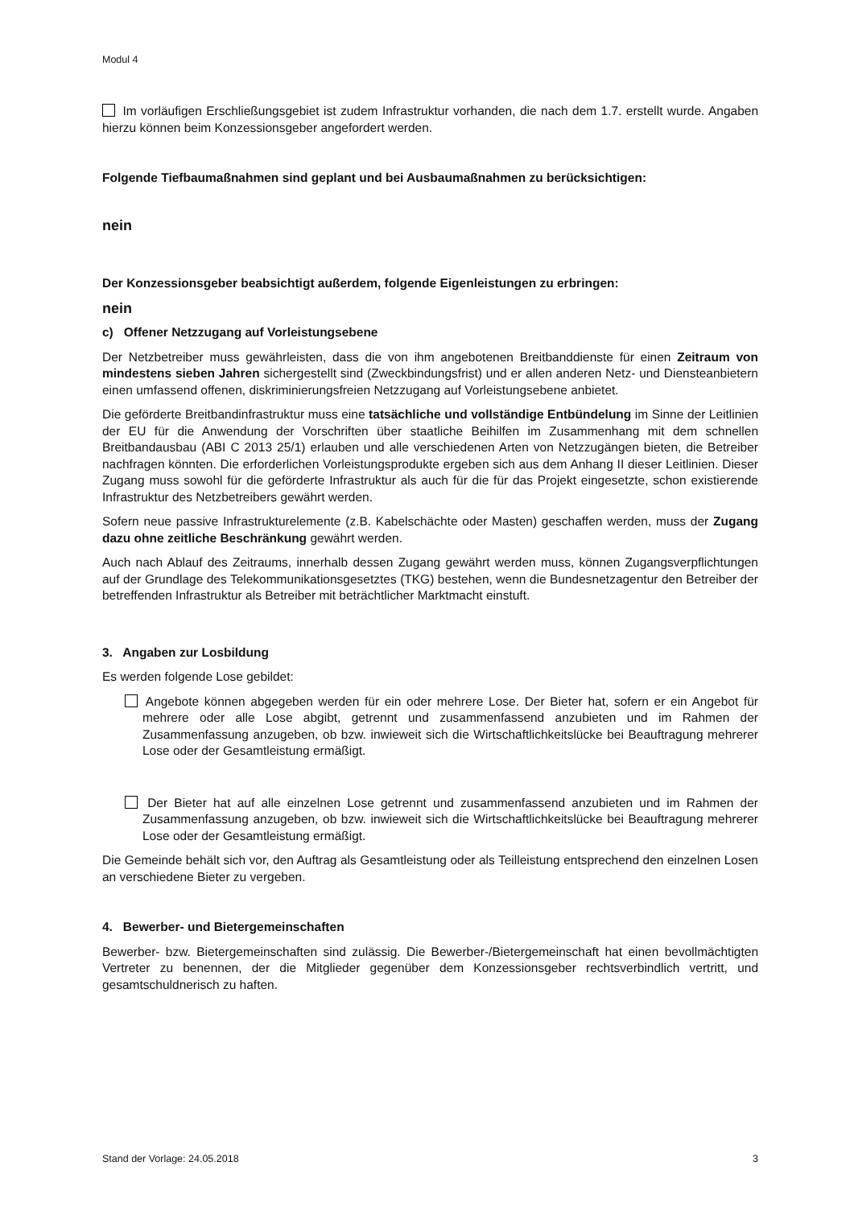Modul 4
Im vorläufigen Erschließungsgebiet ist zudem Infrastruktur vorhanden, die nach dem 1.7. erstellt wurde. Angaben hierzu können beim Konzessionsgeber angefordert werden.
Folgende Tiefbaumaßnahmen sind geplant und bei Ausbaumaßnahmen zu berücksichtigen:
nein
Der Konzessionsgeber beabsichtigt außerdem, folgende Eigenleistungen zu erbringen:
nein
c) Offener Netzzugang auf Vorleistungsebene
Der Netzbetreiber muss gewährleisten, dass die von ihm angebotenen Breitbanddienste für einen Zeitraum von mindestens sieben Jahren sichergestellt sind (Zweckbindungsfrist) und er allen anderen Netz- und Diensteanbietern einen umfassend offenen, diskriminierungsfreien Netzzugang auf Vorleistungsebene anbietet.
Die geförderte Breitbandinfrastruktur muss eine tatsächliche und vollständige Entbündelung im Sinne der Leitlinien der EU für die Anwendung der Vorschriften über staatliche Beihilfen im Zusammenhang mit dem schnellen Breitbandausbau (ABI C 2013 25/1) erlauben und alle verschiedenen Arten von Netzzugängen bieten, die Betreiber nachfragen könnten. Die erforderlichen Vorleistungsprodukte ergeben sich aus dem Anhang II dieser Leitlinien. Dieser Zugang muss sowohl für die geförderte Infrastruktur als auch für die für das Projekt eingesetzte, schon existierende Infrastruktur des Netzbetreibers gewährt werden.
Sofern neue passive Infrastrukturelemente (z.B. Kabelschächte oder Masten) geschaffen werden, muss der Zugang dazu ohne zeitliche Beschränkung gewährt werden.
Auch nach Ablauf des Zeitraums, innerhalb dessen Zugang gewährt werden muss, können Zugangsverpflichtungen auf der Grundlage des Telekommunikationsgesetztes (TKG) bestehen, wenn die Bundesnetzagentur den Betreiber der betreffenden Infrastruktur als Betreiber mit beträchtlicher Marktmacht einstuft.
3. Angaben zur Losbildung
Es werden folgende Lose gebildet:
Angebote können abgegeben werden für ein oder mehrere Lose. Der Bieter hat, sofern er ein Angebot für mehrere oder alle Lose abgibt, getrennt und zusammenfassend anzubieten und im Rahmen der Zusammenfassung anzugeben, ob bzw. inwieweit sich die Wirtschaftlichkeitslücke bei Beauftragung mehrerer Lose oder der Gesamtleistung ermäßigt.
Der Bieter hat auf alle einzelnen Lose getrennt und zusammenfassend anzubieten und im Rahmen der Zusammenfassung anzugeben, ob bzw. inwieweit sich die Wirtschaftlichkeitslücke bei Beauftragung mehrerer Lose oder der Gesamtleistung ermäßigt.
Die Gemeinde behält sich vor, den Auftrag als Gesamtleistung oder als Teilleistung entsprechend den einzelnen Losen an verschiedene Bieter zu vergeben.
4. Bewerber- und Bietergemeinschaften
Bewerber- bzw. Bietergemeinschaften sind zulässig. Die Bewerber-/Bietergemeinschaft hat einen bevollmächtigten Vertreter zu benennen, der die Mitglieder gegenüber dem Konzessionsgeber rechtsverbindlich vertritt, und gesamtschuldnerisch zu haften.
Stand der Vorlage: 24.05.2018 3